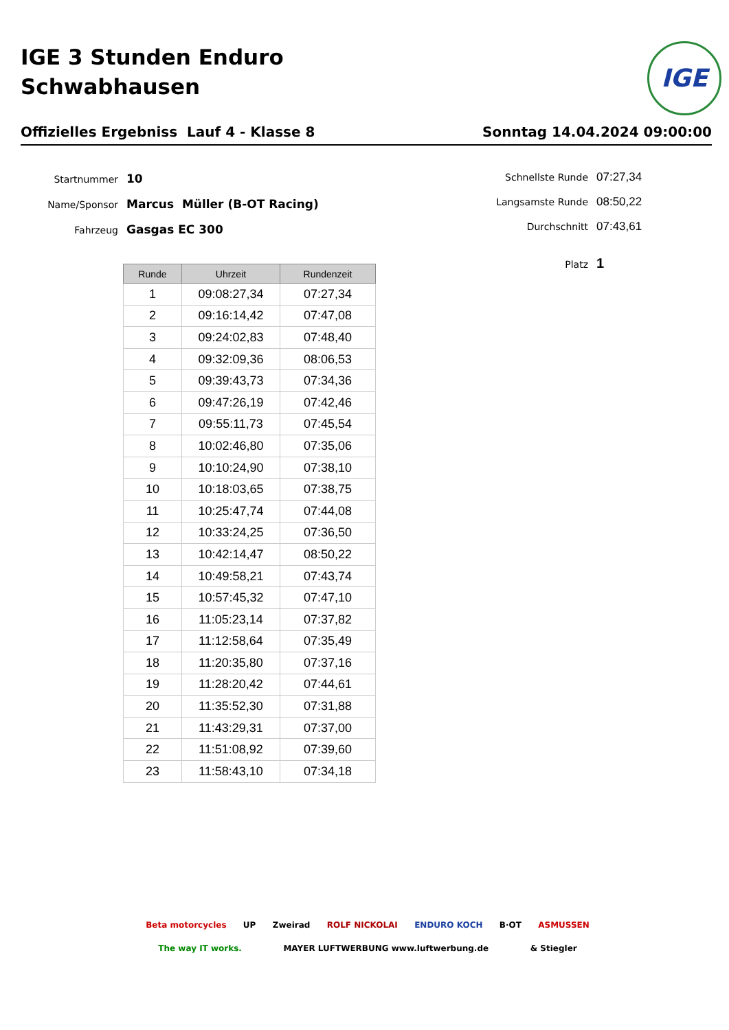IGE 3 Stunden Enduro
Schwabhausen
IGE
Offizielles Ergebniss Lauf 4 - Klasse 8 Sonntag 14.04.2024 09:00:00
Startnummer 10
Name/Sponsor Marcus Müller (B-OT Racing)
Fahrzeug Gasgas EC 300
Schnellste Runde 07:27,34
Langsamste Runde 08:50,22
Durchschnitt 07:43,61
Platz 1
| Runde | Uhrzeit | Rundenzeit |
| --- | --- | --- |
| 1 | 09:08:27,34 | 07:27,34 |
| 2 | 09:16:14,42 | 07:47,08 |
| 3 | 09:24:02,83 | 07:48,40 |
| 4 | 09:32:09,36 | 08:06,53 |
| 5 | 09:39:43,73 | 07:34,36 |
| 6 | 09:47:26,19 | 07:42,46 |
| 7 | 09:55:11,73 | 07:45,54 |
| 8 | 10:02:46,80 | 07:35,06 |
| 9 | 10:10:24,90 | 07:38,10 |
| 10 | 10:18:03,65 | 07:38,75 |
| 11 | 10:25:47,74 | 07:44,08 |
| 12 | 10:33:24,25 | 07:36,50 |
| 13 | 10:42:14,47 | 08:50,22 |
| 14 | 10:49:58,21 | 07:43,74 |
| 15 | 10:57:45,32 | 07:47,10 |
| 16 | 11:05:23,14 | 07:37,82 |
| 17 | 11:12:58,64 | 07:35,49 |
| 18 | 11:20:35,80 | 07:37,16 |
| 19 | 11:28:20,42 | 07:44,61 |
| 20 | 11:35:52,30 | 07:31,88 |
| 21 | 11:43:29,31 | 07:37,00 |
| 22 | 11:51:08,92 | 07:39,60 |
| 23 | 11:58:43,10 | 07:34,18 |
Beta motorcycles UP Zweirad ROLF NICKOLAI ENDURO KOCH B·OT ASMUSSEN The way IT works. MAYER LUFTWERBUNG www.luftwerbung.de & Stiegler